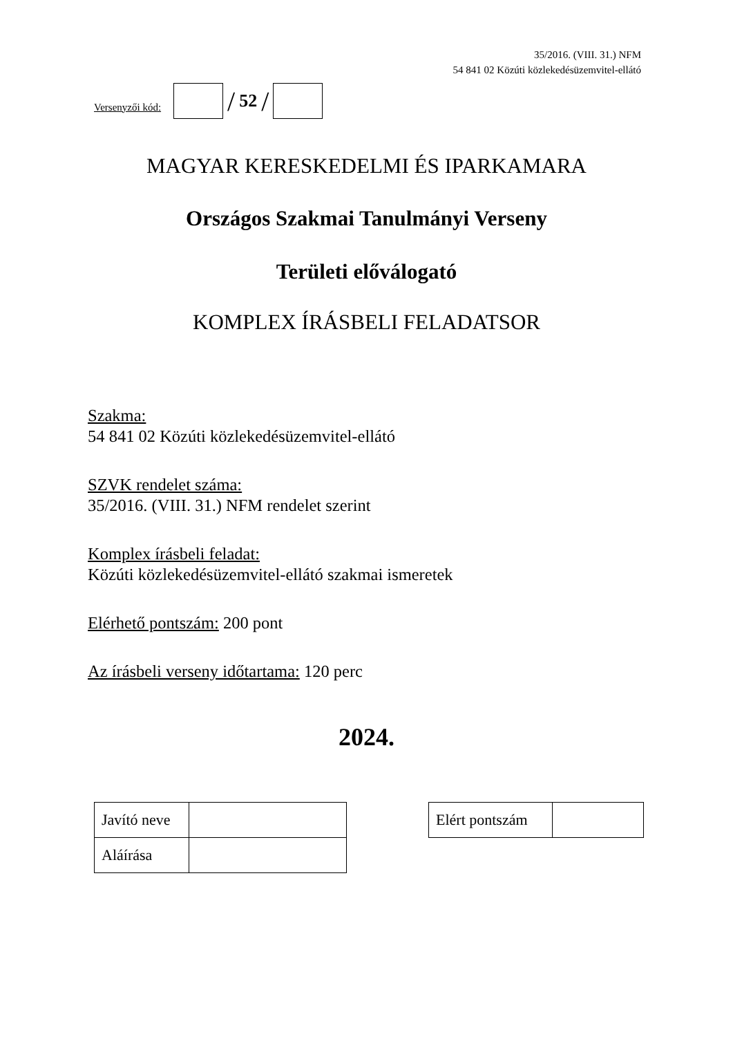35/2016. (VIII. 31.) NFM
54 841 02 Közúti közlekedésüzemvitel-ellátó
Versenyzői kód:
/ 52 /
MAGYAR KERESKEDELMI ÉS IPARKAMARA
Országos Szakmai Tanulmányi Verseny
Területi előválogató
KOMPLEX ÍRÁSBELI FELADATSOR
Szakma:
54 841 02 Közúti közlekedésüzemvitel-ellátó
SZVK rendelet száma:
35/2016. (VIII. 31.) NFM rendelet szerint
Komplex írásbeli feladat:
Közúti közlekedésüzemvitel-ellátó szakmai ismeretek
Elérhető pontszám: 200 pont
Az írásbeli verseny időtartama: 120 perc
2024.
| Javító neve | |
| Aláírása | |
| Elért pontszám | |